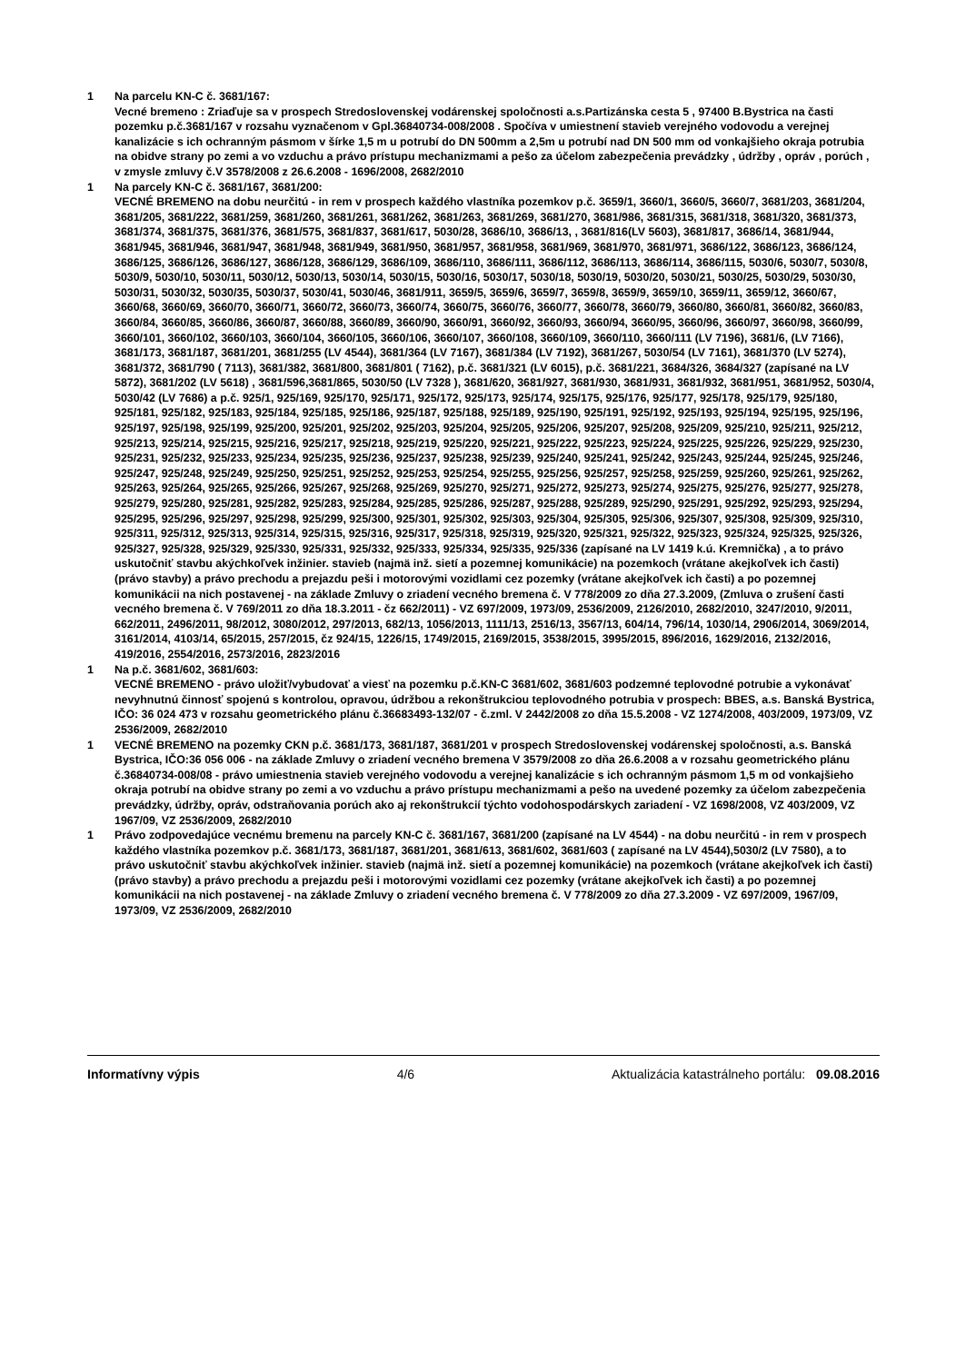1 Na parcelu KN-C č. 3681/167:
Vecné bremeno : Zriaďuje sa v prospech Stredoslovenskej vodárenskej spoločnosti a.s.Partizánska cesta 5 , 97400 B.Bystrica na časti pozemku p.č.3681/167 v rozsahu vyznačenom v Gpl.36840734-008/2008 . Spočíva v umiestnení stavieb verejného vodovodu a verejnej kanalizácie s ich ochranným pásmom v šírke 1,5 m u potrubí do DN 500mm a 2,5m u potrubí nad DN 500 mm od vonkajšieho okraja potrubia na obidve strany po zemi a vo vzduchu a právo prístupu mechanizmami a pešo za účelom zabezpečenia prevádzky , údržby , opráv , porúch , v zmysle zmluvy č.V 3578/2008 z 26.6.2008 - 1696/2008, 2682/2010
1 Na parcely KN-C č. 3681/167, 3681/200:
VECNÉ BREMENO na dobu neurčitú - in rem v prospech každého vlastníka pozemkov p.č. 3659/1, 3660/1, 3660/5, 3660/7, 3681/203, 3681/204, 3681/205, 3681/222, 3681/259, 3681/260, 3681/261, 3681/262, 3681/263, 3681/269, 3681/270, 3681/986, 3681/315, 3681/318, 3681/320, 3681/373, 3681/374, 3681/375, 3681/376, 3681/575, 3681/837, 3681/617, 5030/28, 3686/10, 3686/13, , 3681/816(LV 5603), 3681/817, 3686/14, 3681/944, 3681/945, 3681/946, 3681/947, 3681/948, 3681/949, 3681/950, 3681/957, 3681/958, 3681/969, 3681/970, 3681/971, 3686/122, 3686/123, 3686/124, 3686/125, 3686/126, 3686/127, 3686/128, 3686/129, 3686/109, 3686/110, 3686/111, 3686/112, 3686/113, 3686/114, 3686/115, 5030/6, 5030/7, 5030/8, 5030/9, 5030/10, 5030/11, 5030/12, 5030/13, 5030/14, 5030/15, 5030/16, 5030/17, 5030/18, 5030/19, 5030/20, 5030/21, 5030/25, 5030/29, 5030/30, 5030/31, 5030/32, 5030/35, 5030/37, 5030/41, 5030/46, 3681/911, 3659/5, 3659/6, 3659/7, 3659/8, 3659/9, 3659/10, 3659/11, 3659/12, 3660/67, 3660/68, 3660/69, 3660/70, 3660/71, 3660/72, 3660/73, 3660/74, 3660/75, 3660/76, 3660/77, 3660/78, 3660/79, 3660/80, 3660/81, 3660/82, 3660/83, 3660/84, 3660/85, 3660/86, 3660/87, 3660/88, 3660/89, 3660/90, 3660/91, 3660/92, 3660/93, 3660/94, 3660/95, 3660/96, 3660/97, 3660/98, 3660/99, 3660/101, 3660/102, 3660/103, 3660/104, 3660/105, 3660/106, 3660/107, 3660/108, 3660/109, 3660/110, 3660/111 (LV 7196), 3681/6, (LV 7166), 3681/173, 3681/187, 3681/201, 3681/255 (LV 4544), 3681/364 (LV 7167), 3681/384 (LV 7192), 3681/267, 5030/54 (LV 7161), 3681/370 (LV 5274), 3681/372, 3681/790 ( 7113), 3681/382, 3681/800, 3681/801 ( 7162), p.č. 3681/321 (LV 6015), p.č. 3681/221, 3684/326, 3684/327 (zapísané na LV 5872), 3681/202 (LV 5618) , 3681/596,3681/865, 5030/50 (LV 7328 ), 3681/620, 3681/927, 3681/930, 3681/931, 3681/932, 3681/951, 3681/952, 5030/4, 5030/42 (LV 7686) a p.č. 925/1, 925/169, 925/170, 925/171, 925/172, 925/173, 925/174, 925/175, 925/176, 925/177, 925/178, 925/179, 925/180, 925/181, 925/182, 925/183, 925/184, 925/185, 925/186, 925/187, 925/188, 925/189, 925/190, 925/191, 925/192, 925/193, 925/194, 925/195, 925/196, 925/197, 925/198, 925/199, 925/200, 925/201, 925/202, 925/203, 925/204, 925/205, 925/206, 925/207, 925/208, 925/209, 925/210, 925/211, 925/212, 925/213, 925/214, 925/215, 925/216, 925/217, 925/218, 925/219, 925/220, 925/221, 925/222, 925/223, 925/224, 925/225, 925/226, 925/229, 925/230, 925/231, 925/232, 925/233, 925/234, 925/235, 925/236, 925/237, 925/238, 925/239, 925/240, 925/241, 925/242, 925/243, 925/244, 925/245, 925/246, 925/247, 925/248, 925/249, 925/250, 925/251, 925/252, 925/253, 925/254, 925/255, 925/256, 925/257, 925/258, 925/259, 925/260, 925/261, 925/262, 925/263, 925/264, 925/265, 925/266, 925/267, 925/268, 925/269, 925/270, 925/271, 925/272, 925/273, 925/274, 925/275, 925/276, 925/277, 925/278, 925/279, 925/280, 925/281, 925/282, 925/283, 925/284, 925/285, 925/286, 925/287, 925/288, 925/289, 925/290, 925/291, 925/292, 925/293, 925/294, 925/295, 925/296, 925/297, 925/298, 925/299, 925/300, 925/301, 925/302, 925/303, 925/304, 925/305, 925/306, 925/307, 925/308, 925/309, 925/310, 925/311, 925/312, 925/313, 925/314, 925/315, 925/316, 925/317, 925/318, 925/319, 925/320, 925/321, 925/322, 925/323, 925/324, 925/325, 925/326, 925/327, 925/328, 925/329, 925/330, 925/331, 925/332, 925/333, 925/334, 925/335, 925/336 (zapísané na LV 1419 k.ú. Kremnička) , a to právo uskutočniť stavbu akýchkoľvek inžinier. stavieb (najmä inž. sietí a pozemnej komunikácie) na pozemkoch (vrátane akejkoľvek ich časti) (právo stavby) a právo prechodu a prejazdu peši i motorovými vozidlami cez pozemky (vrátane akejkoľvek ich časti) a po pozemnej komunikácii na nich postavenej - na základe Zmluvy o zriadení vecného bremena č. V 778/2009 zo dňa 27.3.2009, (Zmluva o zrušení časti vecného bremena č. V 769/2011 zo dňa 18.3.2011 - čz 662/2011) - VZ 697/2009, 1973/09, 2536/2009, 2126/2010, 2682/2010, 3247/2010, 9/2011, 662/2011, 2496/2011, 98/2012, 3080/2012, 297/2013, 682/13, 1056/2013, 1111/13, 2516/13, 3567/13, 604/14, 796/14, 1030/14, 2906/2014, 3069/2014, 3161/2014, 4103/14, 65/2015, 257/2015, čz 924/15, 1226/15, 1749/2015, 2169/2015, 3538/2015, 3995/2015, 896/2016, 1629/2016, 2132/2016, 419/2016, 2554/2016, 2573/2016, 2823/2016
1 Na p.č. 3681/602, 3681/603:
VECNÉ BREMENO - právo uložiť/vybudovať a viesť na pozemku p.č.KN-C 3681/602, 3681/603 podzemné teplovodné potrubie a vykonávať nevyhnutnú činnosť spojenú s kontrolou, opravou, údržbou a rekonštrukciou teplovodného potrubia v prospech: BBES, a.s. Banská Bystrica, IČO: 36 024 473 v rozsahu geometrického plánu č.36683493-132/07 - č.zml. V 2442/2008 zo dňa 15.5.2008 - VZ 1274/2008, 403/2009, 1973/09, VZ 2536/2009, 2682/2010
1 VECNÉ BREMENO na pozemky CKN p.č. 3681/173, 3681/187, 3681/201 v prospech Stredoslovenskej vodárenskej spoločnosti, a.s. Banská Bystrica, IČO:36 056 006 - na základe Zmluvy o zriadení vecného bremena V 3579/2008 zo dňa 26.6.2008 a v rozsahu geometrického plánu č.36840734-008/08 - právo umiestnenia stavieb verejného vodovodu a verejnej kanalizácie s ich ochranným pásmom 1,5 m od vonkajšieho okraja potrubí na obidve strany po zemi a vo vzduchu a právo prístupu mechanizmami a pešo na uvedené pozemky za účelom zabezpečenia prevádzky, údržby, opráv, odstraňovania porúch ako aj rekonštrukcií týchto vodohospodárskych zariadení - VZ 1698/2008, VZ 403/2009, VZ 1967/09, VZ 2536/2009, 2682/2010
1 Právo zodpovedajúce vecnému bremenu na parcely KN-C č. 3681/167, 3681/200 (zapísané na LV 4544) - na dobu neurčitú - in rem v prospech každého vlastníka pozemkov p.č. 3681/173, 3681/187, 3681/201, 3681/613, 3681/602, 3681/603 ( zapísané na LV 4544),5030/2 (LV 7580), a to právo uskutočniť stavbu akýchkoľvek inžinier. stavieb (najmä inž. sietí a pozemnej komunikácie) na pozemkoch (vrátane akejkoľvek ich časti) (právo stavby) a právo prechodu a prejazdu peši i motorovými vozidlami cez pozemky (vrátane akejkoľvek ich časti) a po pozemnej komunikácii na nich postavenej - na základe Zmluvy o zriadení vecného bremena č. V 778/2009 zo dňa 27.3.2009 - VZ 697/2009, 1967/09, 1973/09, VZ 2536/2009, 2682/2010
Informatívny výpis 4/6 Aktualizácia katastrálneho portálu: 09.08.2016